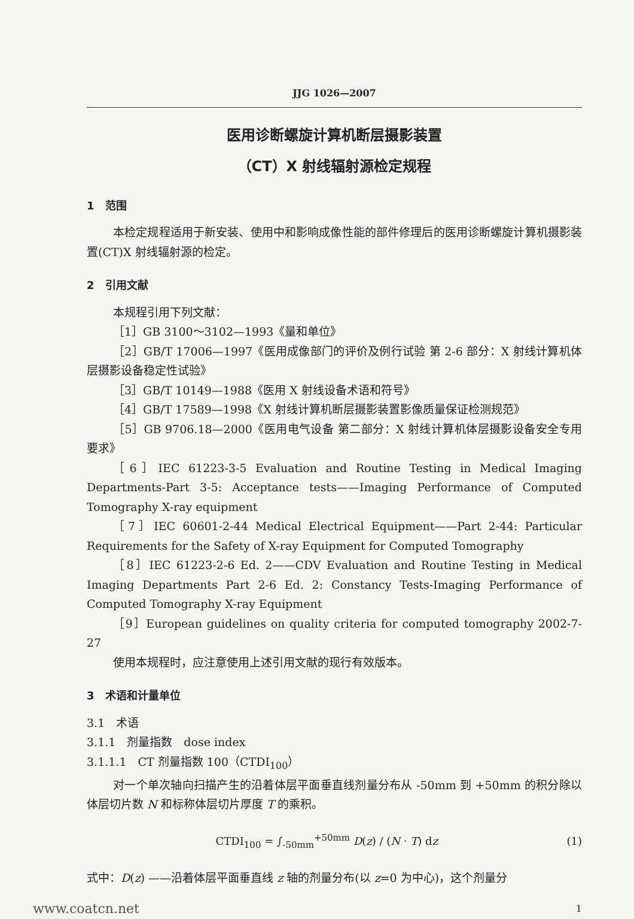JJG 1026—2007
医用诊断螺旋计算机断层摄影装置
（CT）X 射线辐射源检定规程
1　范围
本检定规程适用于新安装、使用中和影响成像性能的部件修理后的医用诊断螺旋计算机摄影装置(CT)X 射线辐射源的检定。
2　引用文献
本规程引用下列文献：
［1］GB 3100～3102—1993《量和单位》
［2］GB/T 17006—1997《医用成像部门的评价及例行试验 第 2-6 部分：X 射线计算机体层摄影设备稳定性试验》
［3］GB/T 10149—1988《医用 X 射线设备术语和符号》
［4］GB/T 17589—1998《X 射线计算机断层摄影装置影像质量保证检测规范》
［5］GB 9706.18—2000《医用电气设备 第二部分：X 射线计算机体层摄影设备安全专用要求》
［6］IEC 61223-3-5 Evaluation and Routine Testing in Medical Imaging Departments-Part 3-5: Acceptance tests——Imaging Performance of Computed Tomography X-ray equipment
［7］IEC 60601-2-44 Medical Electrical Equipment——Part 2-44: Particular Requirements for the Safety of X-ray Equipment for Computed Tomography
［8］IEC 61223-2-6 Ed. 2——CDV Evaluation and Routine Testing in Medical Imaging Departments Part 2-6 Ed. 2: Constancy Tests-Imaging Performance of Computed Tomography X-ray Equipment
［9］European guidelines on quality criteria for computed tomography 2002-7-27
使用本规程时，应注意使用上述引用文献的现行有效版本。
3　术语和计量单位
3.1　术语
3.1.1　剂量指数　dose index
3.1.1.1　CT 剂量指数 100（CTDI<sub>100</sub>）
对一个单次轴向扫描产生的沿着体层平面垂直线剂量分布从 -50mm 到 +50mm 的积分除以体层切片数 N 和标称体层切片厚度 T 的乘积。
CTDI<sub>100</sub> = ∫<sub>-50mm</sub><sup>+50mm</sup> D(z) / (N · T) dz
(1)
式中：D(z) ——沿着体层平面垂直线 z 轴的剂量分布(以 z=0 为中心)，这个剂量分
www.coatcn.net 1